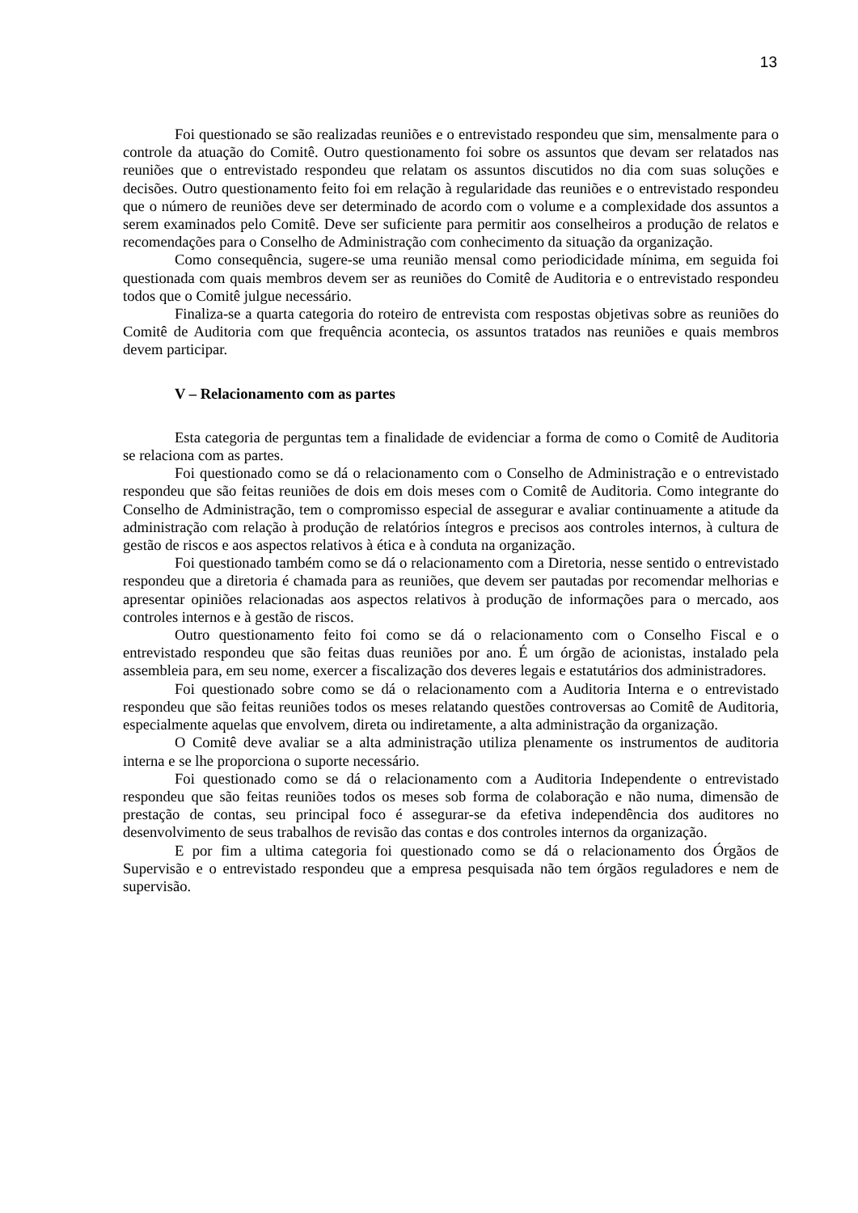13
Foi questionado se são realizadas reuniões e o entrevistado respondeu que sim, mensalmente para o controle da atuação do Comitê. Outro questionamento foi sobre os assuntos que devam ser relatados nas reuniões que o entrevistado respondeu que relatam os assuntos discutidos no dia com suas soluções e decisões. Outro questionamento feito foi em relação à regularidade das reuniões e o entrevistado respondeu que o número de reuniões deve ser determinado de acordo com o volume e a complexidade dos assuntos a serem examinados pelo Comitê. Deve ser suficiente para permitir aos conselheiros a produção de relatos e recomendações para o Conselho de Administração com conhecimento da situação da organização.
Como consequência, sugere-se uma reunião mensal como periodicidade mínima, em seguida foi questionada com quais membros devem ser as reuniões do Comitê de Auditoria e o entrevistado respondeu todos que o Comitê julgue necessário.
Finaliza-se a quarta categoria do roteiro de entrevista com respostas objetivas sobre as reuniões do Comitê de Auditoria com que frequência acontecia, os assuntos tratados nas reuniões e quais membros devem participar.
V – Relacionamento com as partes
Esta categoria de perguntas tem a finalidade de evidenciar a forma de como o Comitê de Auditoria se relaciona com as partes.
Foi questionado como se dá o relacionamento com o Conselho de Administração e o entrevistado respondeu que são feitas reuniões de dois em dois meses com o Comitê de Auditoria. Como integrante do Conselho de Administração, tem o compromisso especial de assegurar e avaliar continuamente a atitude da administração com relação à produção de relatórios íntegros e precisos aos controles internos, à cultura de gestão de riscos e aos aspectos relativos à ética e à conduta na organização.
Foi questionado também como se dá o relacionamento com a Diretoria, nesse sentido o entrevistado respondeu que a diretoria é chamada para as reuniões, que devem ser pautadas por recomendar melhorias e apresentar opiniões relacionadas aos aspectos relativos à produção de informações para o mercado, aos controles internos e à gestão de riscos.
Outro questionamento feito foi como se dá o relacionamento com o Conselho Fiscal e o entrevistado respondeu que são feitas duas reuniões por ano. É um órgão de acionistas, instalado pela assembleia para, em seu nome, exercer a fiscalização dos deveres legais e estatutários dos administradores.
Foi questionado sobre como se dá o relacionamento com a Auditoria Interna e o entrevistado respondeu que são feitas reuniões todos os meses relatando questões controversas ao Comitê de Auditoria, especialmente aquelas que envolvem, direta ou indiretamente, a alta administração da organização.
O Comitê deve avaliar se a alta administração utiliza plenamente os instrumentos de auditoria interna e se lhe proporciona o suporte necessário.
Foi questionado como se dá o relacionamento com a Auditoria Independente o entrevistado respondeu que são feitas reuniões todos os meses sob forma de colaboração e não numa, dimensão de prestação de contas, seu principal foco é assegurar-se da efetiva independência dos auditores no desenvolvimento de seus trabalhos de revisão das contas e dos controles internos da organização.
E por fim a ultima categoria foi questionado como se dá o relacionamento dos Órgãos de Supervisão e o entrevistado respondeu que a empresa pesquisada não tem órgãos reguladores e nem de supervisão.